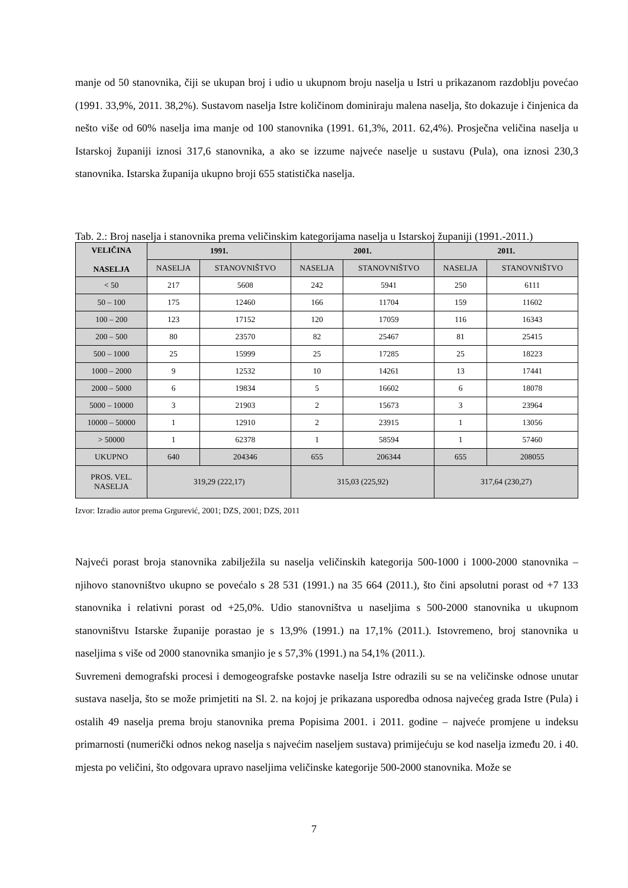manje od 50 stanovnika, čiji se ukupan broj i udio u ukupnom broju naselja u Istri u prikazanom razdoblju povećao (1991. 33,9%, 2011. 38,2%). Sustavom naselja Istre količinom dominiraju malena naselja, što dokazuje i činjenica da nešto više od 60% naselja ima manje od 100 stanovnika (1991. 61,3%, 2011. 62,4%). Prosječna veličina naselja u Istarskoj županiji iznosi 317,6 stanovnika, a ako se izzume najveće naselje u sustavu (Pula), ona iznosi 230,3 stanovnika. Istarska županija ukupno broji 655 statistička naselja.
Tab. 2.: Broj naselja i stanovnika prema veličinskim kategorijama naselja u Istarskoj županiji (1991.-2011.)
| VELIČINA NASELJA | 1991. | | 2001. | | 2011. | |
| --- | --- | --- | --- | --- | --- | --- |
| | NASELJA | STANOVNIŠTVO | NASELJA | STANOVNIŠTVO | NASELJA | STANOVNIŠTVO |
| < 50 | 217 | 5608 | 242 | 5941 | 250 | 6111 |
| 50 – 100 | 175 | 12460 | 166 | 11704 | 159 | 11602 |
| 100 – 200 | 123 | 17152 | 120 | 17059 | 116 | 16343 |
| 200 – 500 | 80 | 23570 | 82 | 25467 | 81 | 25415 |
| 500 – 1000 | 25 | 15999 | 25 | 17285 | 25 | 18223 |
| 1000 – 2000 | 9 | 12532 | 10 | 14261 | 13 | 17441 |
| 2000 – 5000 | 6 | 19834 | 5 | 16602 | 6 | 18078 |
| 5000 – 10000 | 3 | 21903 | 2 | 15673 | 3 | 23964 |
| 10000 – 50000 | 1 | 12910 | 2 | 23915 | 1 | 13056 |
| > 50000 | 1 | 62378 | 1 | 58594 | 1 | 57460 |
| UKUPNO | 640 | 204346 | 655 | 206344 | 655 | 208055 |
| PROS. VEL. NASELJA | 319,29 (222,17) | | 315,03 (225,92) | | 317,64 (230,27) | |
Izvor: Izradio autor prema Grgurević, 2001; DZS, 2001; DZS, 2011
Najveći porast broja stanovnika zabilježila su naselja veličinskih kategorija 500-1000 i 1000-2000 stanovnika – njihovo stanovništvo ukupno se povećalo s 28 531 (1991.) na 35 664 (2011.), što čini apsolutni porast od +7 133 stanovnika i relativni porast od +25,0%. Udio stanovništva u naseljima s 500-2000 stanovnika u ukupnom stanovništvu Istarske županije porastao je s 13,9% (1991.) na 17,1% (2011.). Istovremeno, broj stanovnika u naseljima s više od 2000 stanovnika smanjio je s 57,3% (1991.) na 54,1% (2011.).
Suvremeni demografski procesi i demogeografske postavke naselja Istre odrazili su se na veličinske odnose unutar sustava naselja, što se može primjetiti na Sl. 2. na kojoj je prikazana usporedba odnosa najvećeg grada Istre (Pula) i ostalih 49 naselja prema broju stanovnika prema Popisima 2001. i 2011. godine – najveće promjene u indeksu primarnosti (numerički odnos nekog naselja s najvećim naseljem sustava) primijećuju se kod naselja između 20. i 40. mjesta po veličini, što odgovara upravo naseljima veličinske kategorije 500-2000 stanovnika. Može se
7